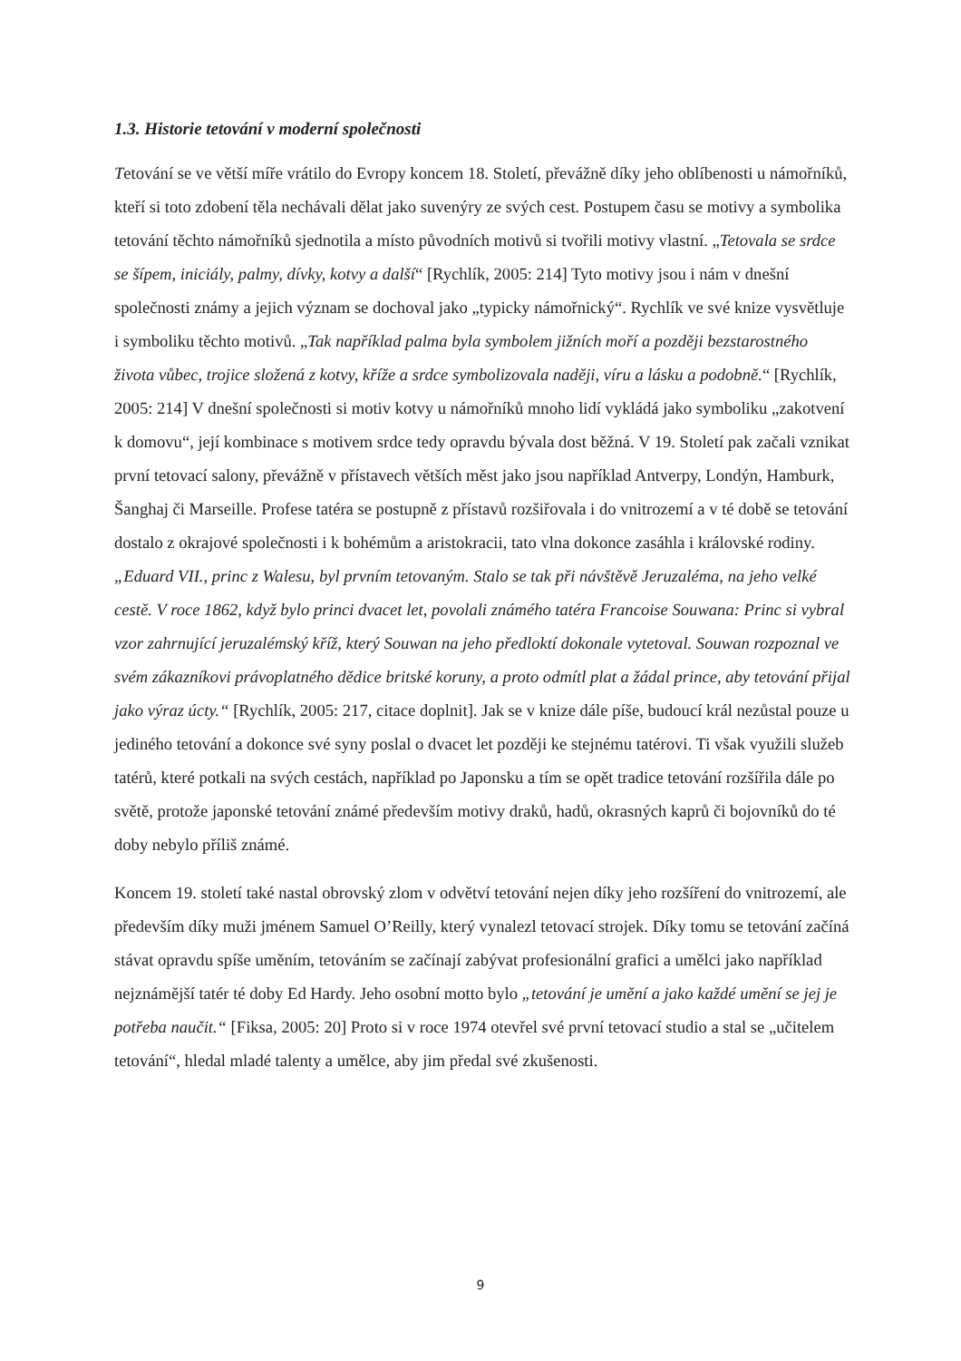1.3. Historie tetování v moderní společnosti
Tetování se ve větší míře vrátilo do Evropy koncem 18. Století, převážně díky jeho oblíbenosti u námořníků, kteří si toto zdobení těla nechávali dělat jako suvenýry ze svých cest. Postupem času se motivy a symbolika tetování těchto námořníků sjednotila a místo původních motivů si tvořili motivy vlastní. „Tetovala se srdce se šípem, iniciály, palmy, dívky, kotvy a další“ [Rychlík, 2005: 214] Tyto motivy jsou i nám v dnešní společnosti známy a jejich význam se dochoval jako „typicky námořnický“. Rychlík ve své knize vysvětluje i symboliku těchto motivů. „Tak například palma byla symbolem jižních moří a později bezstarostného života vůbec, trojice složená z kotvy, kříže a srdce symbolizovala naději, víru a lásku a podobně.“ [Rychlík, 2005: 214] V dnešní společnosti si motiv kotvy u námořníků mnoho lidí vykládá jako symboliku „zakotvení k domovu“, její kombinace s motivem srdce tedy opravdu bývala dost běžná. V 19. Století pak začali vznikat první tetovací salony, převážně v přístavech větších měst jako jsou například Antverpy, Londýn, Hamburk, Šanghaj či Marseille. Profese tatéra se postupně z přístavů rozšiřovala i do vnitrozemí a v té době se tetování dostalo z okrajové společnosti i k bohémům a aristokracii, tato vlna dokonce zasáhla i královské rodiny. „Eduard VII., princ z Walesu, byl prvním tetovaným. Stalo se tak při návštěvě Jeruzaléma, na jeho velké cestě. V roce 1862, když bylo princi dvacet let, povolali známého tatéra Francoise Souwana: Princ si vybral vzor zahrnující jeruzalémský kříž, který Souwan na jeho předloktí dokonale vytetoval. Souwan rozpoznal ve svém zákazníkovi právoplatného dědice britské koruny, a proto odmítl plat a žádal prince, aby tetování přijal jako výraz úcty.“ [Rychlík, 2005: 217, citace doplnit]. Jak se v knize dále píše, budoucí král nezůstal pouze u jediného tetování a dokonce své syny poslal o dvacet let později ke stejnému tatérovi. Ti však využili služeb tatérů, které potkali na svých cestách, například po Japonsku a tím se opět tradice tetování rozšířila dále po světě, protože japonské tetování známé především motivy draků, hadů, okrasných kaprů či bojovníků do té doby nebylo příliš známé.
Koncem 19. století také nastal obrovský zlom v odvětví tetování nejen díky jeho rozšíření do vnitrozemí, ale především díky muži jménem Samuel O’Reilly, který vynalezl tetovací strojek. Díky tomu se tetování začíná stávat opravdu spíše uměním, tetováním se začínají zabývat profesionální grafici a umělci jako například nejznámější tatér té doby Ed Hardy. Jeho osobní motto bylo „tetování je umění a jako každé umění se jej je potřeba naučit.“ [Fiksa, 2005: 20] Proto si v roce 1974 otevřel své první tetovací studio a stal se „učitelem tetování“, hledal mladé talenty a umělce, aby jim předal své zkušenosti.
9